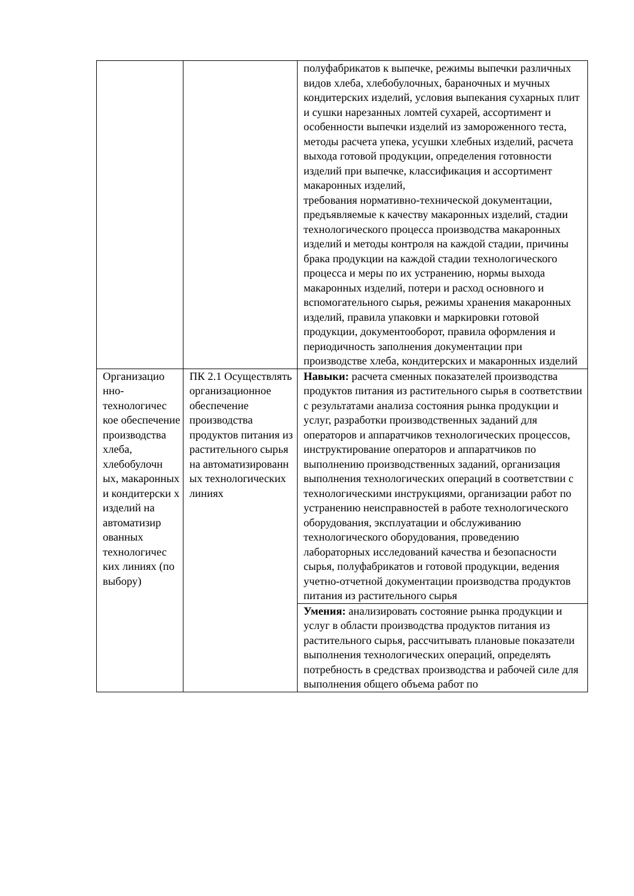| | | полуфабрикатов к выпечке, режимы выпечки различных видов хлеба, хлебобулочных, бараночных и мучных кондитерских изделий, условия выпекания сухарных плит и сушки нарезанных ломтей сухарей, ассортимент и особенности выпечки изделий из замороженного теста, методы расчета упека, усушки хлебных изделий, расчета выхода готовой продукции, определения готовности изделий при выпечке, классификация и ассортимент макаронных изделий, требования нормативно-технической документации, предъявляемые к качеству макаронных изделий, стадии технологического процесса производства макаронных изделий и методы контроля на каждой стадии, причины брака продукции на каждой стадии технологического процесса и меры по их устранению, нормы выхода макаронных изделий, потери и расход основного и вспомогательного сырья, режимы хранения макаронных изделий, правила упаковки и маркировки готовой продукции, документооборот, правила оформления и периодичность заполнения документации при производстве хлеба, кондитерских и макаронных изделий |
| Организацио нно-технологичес кое обеспечение производства хлеба, хлебобулочн ых, макаронных и кондитерски х изделий на автоматизир ованных технологичес ких линиях (по выбору) | ПК 2.1 Осуществлять организационное обеспечение производства продуктов питания из растительного сырья на автоматизированн ых технологических линиях | Навыки: расчета сменных показателей производства продуктов питания из растительного сырья в соответствии с результатами анализа состояния рынка продукции и услуг, разработки производственных заданий для операторов и аппаратчиков технологических процессов, инструктирование операторов и аппаратчиков по выполнению производственных заданий, организация выполнения технологических операций в соответствии с технологическими инструкциями, организации работ по устранению неисправностей в работе технологического оборудования, эксплуатации и обслуживанию технологического оборудования, проведению лабораторных исследований качества и безопасности сырья, полуфабрикатов и готовой продукции, ведения учетно-отчетной документации производства продуктов питания из растительного сырья |
| | | Умения: анализировать состояние рынка продукции и услуг в области производства продуктов питания из растительного сырья, рассчитывать плановые показатели выполнения технологических операций, определять потребность в средствах производства и рабочей силе для выполнения общего объема работ по |